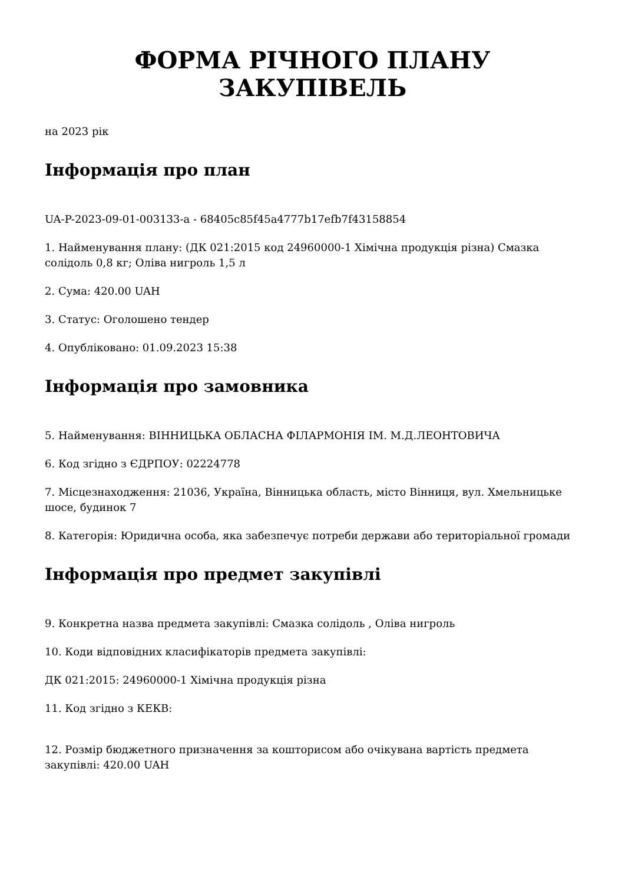ФОРМА РІЧНОГО ПЛАНУ ЗАКУПІВЕЛЬ
на 2023 рік
Інформація про план
UA-P-2023-09-01-003133-a - 68405c85f45a4777b17efb7f43158854
1. Найменування плану: (ДК 021:2015 код 24960000-1 Хімічна продукція різна) Смазка солідоль 0,8 кг; Оліва нигроль 1,5 л
2. Сума: 420.00 UAH
3. Статус: Оголошено тендер
4. Опубліковано: 01.09.2023 15:38
Інформація про замовника
5. Найменування: ВІННИЦЬКА ОБЛАСНА ФІЛАРМОНІЯ ІМ. М.Д.ЛЕОНТОВИЧА
6. Код згідно з ЄДРПОУ: 02224778
7. Місцезнаходження: 21036, Україна, Вінницька область, місто Вінниця, вул. Хмельницьке шосе, будинок 7
8. Категорія: Юридична особа, яка забезпечує потреби держави або територіальної громади
Інформація про предмет закупівлі
9. Конкретна назва предмета закупівлі: Смазка солідоль , Оліва нигроль
10. Коди відповідних класифікаторів предмета закупівлі:
ДК 021:2015: 24960000-1 Хімічна продукція різна
11. Код згідно з КЕКВ:
12. Розмір бюджетного призначення за кошторисом або очікувана вартість предмета закупівлі: 420.00 UAH